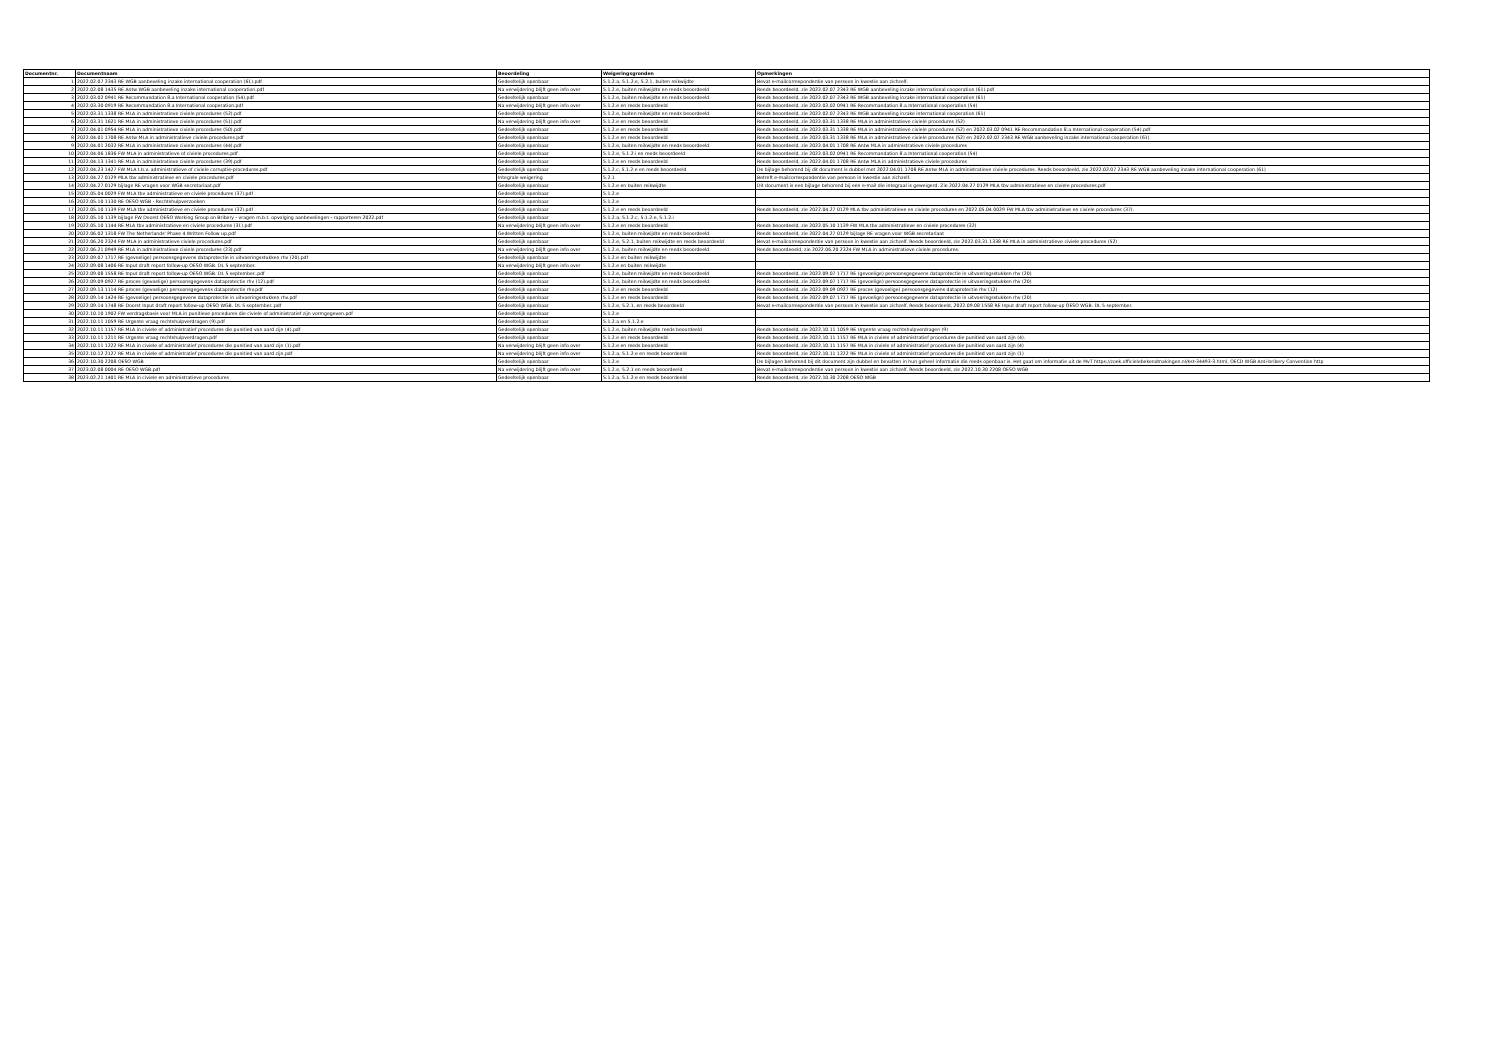| Documentnr. | Documentnaam | Beoordeling | Weigeringsgronden | Opmerkingen |
| --- | --- | --- | --- | --- |
| 1 | 2022.02.07 2343 RE WGB aanbeveling inzake international cooperation (61).pdf | Gedeeltelijk openbaar | 5.1.2.a, 5.1.2.e, 5.2.1, buiten reikwijdte | Bevat e-mailcorrespondentie van persoon in kwestie aan zichzelf. |
| 2 | 2022.02.08 1435 RE Antw WGB aanbeveling inzake international cooperation.pdf | Na verwijdering blijft geen info over | 5.1.2.e, buiten reikwijdte en reeds beoordeeld | Reeds beoordeeld, zie 2022.02.07 2343 RE WGB aanbeveling inzake international cooperation (61).pdf |
| 3 | 2022.03.02 0941 RE Recommandation 8.a International cooperation (54).pdf | Gedeeltelijk openbaar | 5.1.2.e, buiten reikwijdte en reeds beoordeeld | Reeds beoordeeld, zie 2022.02.07 2343 RE WGB aanbeveling inzake international cooperation (61) |
| 4 | 2022.03.30 0919 RE Recommandation 8.a International cooperation.pdf | Na verwijdering blijft geen info over | 5.1.2.e en reeds beoordeeld | Reeds beoordeeld, zie 2022.03.02 0941 RE Recommandation 8.a International cooperation (54) |
| 5 | 2022.03.31 1338 RE MLA in administratieve civiele procedures (52).pdf | Gedeeltelijk openbaar | 5.1.2.e, buiten reikwijdte en reeds beoordeeld | Reeds beoordeeld, zie 2022.02.07 2343 RE WGB aanbeveling inzake international cooperation (61) |
| 6 | 2022.03.31 1621 RE MLA in administratieve civiele procedures (51).pdf | Na verwijdering blijft geen info over | 5.1.2.e en reeds beoordeeld | Reeds beoordeeld, zie 2022.03.31 1338 RE MLA in administratieve civiele procedures (52) |
| 7 | 2022.04.01 0954 RE MLA in administratieve civiele procedures (50).pdf | Gedeeltelijk openbaar | 5.1.2.e en reeds beoordeeld | Reeds beoordeeld, zie 2022.03.31 1338 RE MLA in administratieve civiele procedures (52) en 2022.03.02 0941 RE Recommandation 8.a International cooperation (54).pdf |
| 8 | 2022.04.01 1708 RE Antw MLA in administratieve civiele procedures.pdf | Gedeeltelijk openbaar | 5.1.2.e en reeds beoordeeld | Reeds beoordeeld, zie 2022.03.31 1338 RE MLA in administratieve civiele procedures (52) en 2022.02.07 2343 RE WGB aanbeveling inzake international cooperation (61) |
| 9 | 2022.04.01 2032 RE MLA in administratieve civiele procedures (44).pdf | Gedeeltelijk openbaar | 5.1.2.e, buiten reikwijdte en reeds beoordeeld | Reeds beoordeeld, zie 2022.04.01 1708 RE Antw MLA in administratieve civiele procedures |
| 10 | 2022.04.06 1836 FW MLA in administratieve of civiele procedures.pdf | Gedeeltelijk openbaar | 5.1.2.e, 5.1.2.i en reeds beoordeeld | Reeds beoordeeld, zie 2022.03.02 0941 RE Recommandation 8.a International cooperation (54) |
| 11 | 2022.04.13 1341 RE MLA in administratieve civiele procedures (39).pdf | Gedeeltelijk openbaar | 5.1.2.e en reeds beoordeeld | Reeds beoordeeld, zie 2022.04.01 1708 RE Antw MLA in administratieve civiele procedures |
| 12 | 2022.04.23 1427 FW MLA t.b.v. administratieve of civiele corruptie-procedures.pdf | Gedeeltelijk openbaar | 5.1.2.c, 5.1.2.e en reeds beoordeeld | De bijlage behorend bij dit document is dubbel met 2022.04.01 1708 RE Antw MLA in administratieve civiele procedures. Reeds beoordeeld, zie 2022.02.07 2343 RE WGB aanbeveling inzake international cooperation (61) |
| 13 | 2022.04.27 0129 MLA tbv administratieve en civiele procedures.pdf | Integrale weigering | 5.2.1 | Betreft e-mailcorrespondentie van persoon in kwestie aan zichzelf. |
| 14 | 2022.04.27 0129 bijlage RE vragen voor WGB secretariaat.pdf | Gedeeltelijk openbaar | 5.1.2.e en buiten reikwijdte | Dit document is een bijlage behorend bij een e-mail die integraal is geweigerd. Zie 2022.04.27 0129 MLA tbv administratieve en civiele procedures.pdf |
| 15 | 2022.05.04 0029 FW MLA tbv administratieve en civiele procedures (37).pdf | Gedeeltelijk openbaar | 5.1.2.e | |
| 16 | 2022.05.10 1130 RE OESO WGB - Rechtshulpverzoeken | Gedeeltelijk openbaar | 5.1.2.e | |
| 17 | 2022.05.10 1139 FW MLA tbv administratieve en civiele procedures (32).pdf | Gedeeltelijk openbaar | 5.1.2.e en reeds beoordeeld | Reeds beoordeeld, zie 2022.04.27 0129 MLA tbv administratieve en civiele procedures en 2022.05.04 0029 FW MLA tbv administratieve en civiele procedures (37). |
| 18 | 2022.05.10 1139 bijlage FW Doorst OESO Working Group on Bribery - vragen m.b.t. opvolging aanbevelingen - rapporteren 2022.pdf | Gedeeltelijk openbaar | 5.1.2.a, 5.1.2.c, 5.1.2.e, 5.1.2.i | |
| 19 | 2022.05.10 1144 RE MLA tbv administratieve en civiele procedures (31).pdf | Na verwijdering blijft geen info over | 5.1.2.e en reeds beoordeeld | Reeds beoordeeld, zie 2022.05.10 1139 FW MLA tbv administratieve en civiele procedures (32) |
| 20 | 2022.06.02 1318 FW The Netherlands' Phase 4 Written Follow up.pdf | Gedeeltelijk openbaar | 5.1.2.e, buiten reikwijdte en reeds beoordeeld | Reeds beoordeeld, zie 2022.04.27 0129 bijlage RE vragen voor WGB secretariaat |
| 21 | 2022.06.20 2324 FW MLA in administratieve civiele procedures.pdf | Gedeeltelijk openbaar | 5.1.2.e, 5.2.1, buiten reikwijdte en reeds beoordeeld | Bevat e-mailcorrespondentie van persoon in kwestie aan zichzelf. Reeds beoordeeld, zie 2022.03.31 1338 RE MLA in administratieve civiele procedures (52) |
| 22 | 2022.06.21 0949 RE MLA in administratieve civiele procedures (23).pdf | Na verwijdering blijft geen info over | 5.1.2.e, buiten reikwijdte en reeds beoordeeld | Reeds beoordeeeld, zie 2022.06.20 2324 FW MLA in administratieve civiele procedures. |
| 23 | 2022.09.07 1717 RE (gevoelige) persoonsgegevens dataprotectie in uitvoeringsstukken rhv (20).pdf | Gedeeltelijk openbaar | 5.1.2.e en buiten reikwijdte | |
| 24 | 2022.09.08 1406 RE Input draft report follow-up OESO WGB. DL 5 september. | Na verwijdering blijft geen info over | 5.1.2.e en buiten reikwijdte | |
| 25 | 2022.09.08 1558 RE Input draft report follow-up OESO WGB. DL 5 september..pdf | Gedeeltelijk openbaar | 5.1.2.e, buiten reikwijdte en reeds beoordeeld | Reeds beoordeeld, zie 2022.09.07 1717 RE (gevoelige) persoonsgegevens dataprotectie in uitvoeringsstukken rhv (20) |
| 26 | 2022.09.09 0927 RE proces (gevoelige) persoonsgegevens dataprotectie rhv (12).pdf | Gedeeltelijk openbaar | 5.1.2.e, buiten reikwijdte en reeds beoordeeld | Reeds beoordeeld, zie 2022.09.07 1717 RE (gevoelige) persoonsgegevens dataprotectie in uitvoeringsstukken rhv (20) |
| 27 | 2022.09.13 1114 RE proces (gevoelige) persoonsgegevens dataprotectie rhv.pdf | Gedeeltelijk openbaar | 5.1.2.e en reeds beoordeeld | Reeds beoordeeld, zie 2022.09.09 0927 RE proces (gevoelige) persoonsgegevens dataprotectie rhv (12) |
| 28 | 2022.09.14 1424 RE (gevoelige) persoonsgegevens dataprotectie in uitvoeringsstukken rhv.pdf | Gedeeltelijk openbaar | 5.1.2.e en reeds beoordeeld | Reeds beoordeeld, zie 2022.09.07 1717 RE (gevoelige) persoonsgegevens dataprotectie in uitvoeringsstukken rhv (20) |
| 29 | 2022.09.14 1748 RE Doorst Input draft report follow-up OESO WGB. DL 5 september..pdf | Gedeeltelijk openbaar | 5.1.2.e, 5.2.1, en reeds beoordeeld | Bevat e-mailcorrespondentie van persoon in kwestie aan zichzelf. Reeds beoordeeld, 2022.09.08 1558 RE Input draft report follow-up OESO WGB. DL 5 september. |
| 30 | 2022.10.10 1902 FW verdragsbasis voor MLA in punitieve procedures die civiele of administratief zijn vormgegeven.pdf | Gedeeltelijk openbaar | 5.1.2.e | |
| 31 | 2022.10.11 1059 RE Urgente vraag rechtshulpverdragen (9).pdf | Gedeeltelijk openbaar | 5.1.2.a en 5.1.2.e | |
| 32 | 2022.10.11 1157 RE MLA in civiele of administratief procedures die punitied van aard zijn (4).pdf | Gedeeltelijk openbaar | 5.1.2.e, buiten reikwijdte reeds beoordeeld | Reeds beoordeeld, zie 2022.10.11 1059 RE Urgente vraag rechtshulpverdragen (9) |
| 33 | 2022.10.11 1211 RE Urgente vraag rechtshulpverdragen.pdf | Gedeeltelijk openbaar | 5.1.2.e en reeds beoordeeld | Reeds beoordeeld, zie 2022.10.11 1157 RE MLA in civiele of administratief procedures die punitied van aard zijn (4). |
| 34 | 2022.10.11 1222 RE MLA in civiele of administratief procedures die punitied van aard zijn (1).pdf | Na verwijdering blijft geen info over | 5.1.2.e en reeds beoordeeld | Reeds beoordeeld, zie 2022.10.11 1157 RE MLA in civiele of administratief procedures die punitied van aard zijn (4) |
| 35 | 2022.10.12 2127 RE MLA in civiele of administratief procedures die punitied van aard zijn.pdf | Na verwijdering blijft geen info over | 5.1.2.a, 5.1.2.e en reeds beoordeeld | Reeds beoordeeld, zie 2022.10.11 1222 RE MLA in civiele of administratief procedures die punitied van aard zijn (1) |
| 36 | 2022.10.30 2208 OESO WGB | Gedeeltelijk openbaar | 5.1.2.e | De bijlagen behorend bij dit document zijn dubbel en bevatten in hun geheel informatie die reeds openbaar is. Het gaat om informatie uit de MvT https://zoek.officielebekendmakingen.nl/kst-34493-3.html, OECD WGB Anti-bribery Convention http |
| 37 | 2023.02.08 0004 RE OESO WGB.pdf | Na verwijdering blijft geen info over | 5.1.2.e, 5.2.1 en reeds beoordeeld | Bevat e-mailcorrespondentie van persoon in kwestie aan zichzelf. Reeds beoordeeld, zie 2022.10.30 2208 OESO WGB |
| 38 | 2023.02.21 1401 RE MLA in civiele en administratieve procedures | Gedeeltelijk openbaar | 5.1.2.a, 5.1.2.e en reeds beoordeeld | Reeds beoordeeld, zie 2022.10.30 2208 OESO WGB |